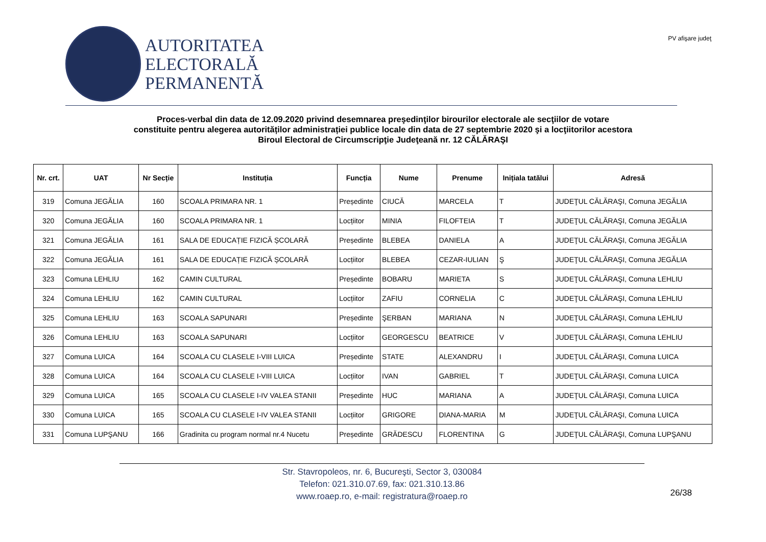AUTORITATEA
ELECTORALĂ
PERMANENTĂ
PV afişare judeţ
Proces-verbal din data de 12.09.2020 privind desemnarea preşedinţilor birourilor electorale ale secţiilor de votare
constituite pentru alegerea autorităților administrației publice locale din data de 27 septembrie 2020 şi a locţiitorilor acestora
Biroul Electoral de Circumscripţie Judeţeană nr. 12 CĂLĂRAŞI
| Nr. crt. | UAT | Nr Secție | Instituția | Funcția | Nume | Prenume | Inițiala tatălui | Adresă |
| --- | --- | --- | --- | --- | --- | --- | --- | --- |
| 319 | Comuna JEGĂLIA | 160 | SCOALA PRIMARA NR. 1 | Președinte | CIUCĂ | MARCELA | T | JUDEŢUL CĂLĂRAŞI, Comuna JEGĂLIA |
| 320 | Comuna JEGĂLIA | 160 | SCOALA PRIMARA NR. 1 | Locțiitor | MINIA | FILOFTEIA | T | JUDEŢUL CĂLĂRAŞI, Comuna JEGĂLIA |
| 321 | Comuna JEGĂLIA | 161 | SALA DE EDUCAȚIE FIZICĂ ȘCOLARĂ | Președinte | BLEBEA | DANIELA | A | JUDEŢUL CĂLĂRAŞI, Comuna JEGĂLIA |
| 322 | Comuna JEGĂLIA | 161 | SALA DE EDUCAȚIE FIZICĂ ȘCOLARĂ | Locțiitor | BLEBEA | CEZAR-IULIAN | Ş | JUDEŢUL CĂLĂRAŞI, Comuna JEGĂLIA |
| 323 | Comuna LEHLIU | 162 | CAMIN CULTURAL | Președinte | BOBARU | MARIETA | S | JUDEŢUL CĂLĂRAŞI, Comuna LEHLIU |
| 324 | Comuna LEHLIU | 162 | CAMIN CULTURAL | Locțiitor | ZAFIU | CORNELIA | C | JUDEŢUL CĂLĂRAŞI, Comuna LEHLIU |
| 325 | Comuna LEHLIU | 163 | SCOALA SAPUNARI | Președinte | ŞERBAN | MARIANA | N | JUDEŢUL CĂLĂRAŞI, Comuna LEHLIU |
| 326 | Comuna LEHLIU | 163 | SCOALA SAPUNARI | Locțiitor | GEORGESCU | BEATRICE | V | JUDEŢUL CĂLĂRAŞI, Comuna LEHLIU |
| 327 | Comuna LUICA | 164 | SCOALA CU CLASELE I-VIII LUICA | Președinte | STATE | ALEXANDRU | I | JUDEŢUL CĂLĂRAŞI, Comuna LUICA |
| 328 | Comuna LUICA | 164 | SCOALA CU CLASELE I-VIII LUICA | Locțiitor | IVAN | GABRIEL | T | JUDEŢUL CĂLĂRAŞI, Comuna LUICA |
| 329 | Comuna LUICA | 165 | SCOALA CU CLASELE I-IV VALEA STANII | Președinte | HUC | MARIANA | A | JUDEŢUL CĂLĂRAŞI, Comuna LUICA |
| 330 | Comuna LUICA | 165 | SCOALA CU CLASELE I-IV VALEA STANII | Locțiitor | GRIGORE | DIANA-MARIA | M | JUDEŢUL CĂLĂRAŞI, Comuna LUICA |
| 331 | Comuna LUPŞANU | 166 | Gradinita cu program normal nr.4 Nucetu | Președinte | GRĂDESCU | FLORENTINA | G | JUDEŢUL CĂLĂRAŞI, Comuna LUPŞANU |
Str. Stavropoleos, nr. 6, Bucureşti, Sector 3, 030084
Telefon: 021.310.07.69, fax: 021.310.13.86
www.roaep.ro, e-mail: registratura@roaep.ro
26/38